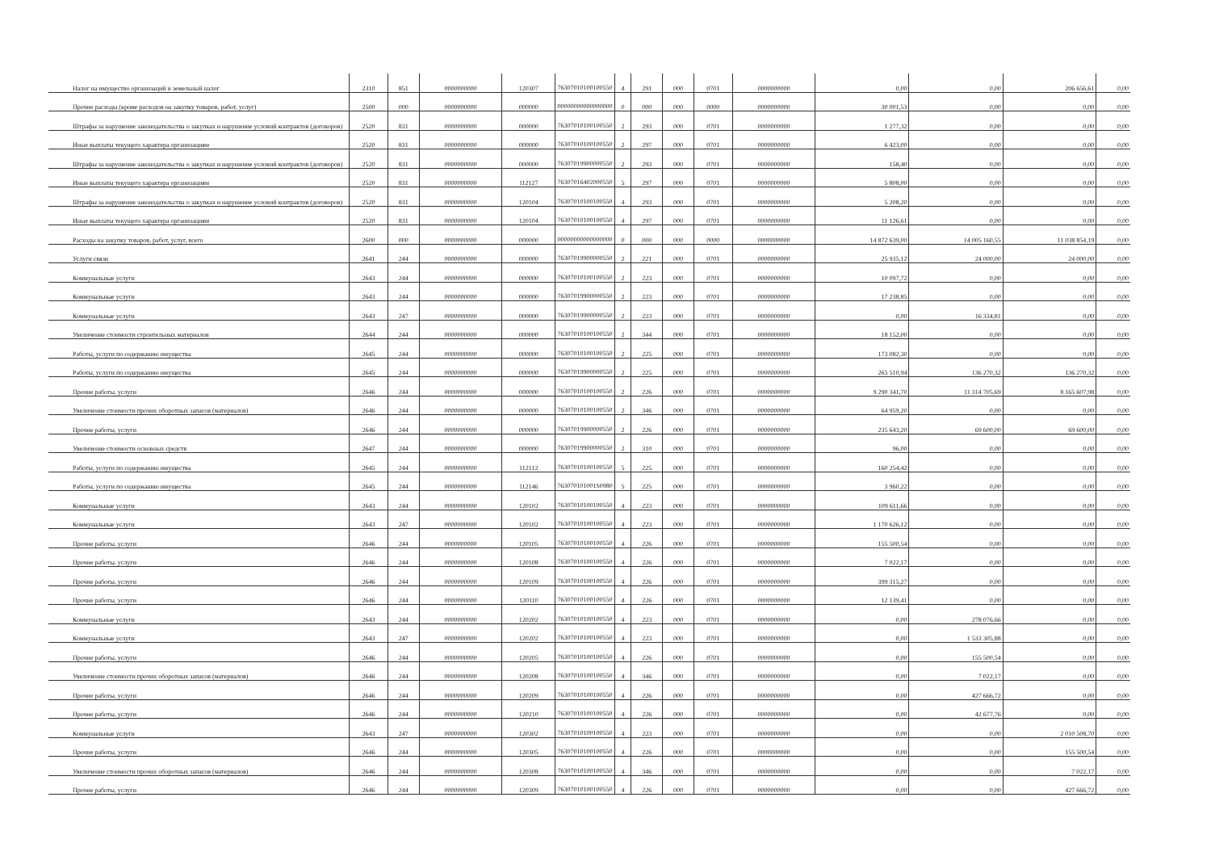| Налог на имущество организаций и земельный налог | 2310 | 851 | 0000000000 | 120307 | 76307010100100550 | 4 | 291 | 000 | 0701 | 0000000000 | 0,00 | 0,00 | 206 656,61 | 0,00 |
| Прочие расходы (кроме расходов на закупку товаров, работ, услуг) | 2500 | 000 | 0000000000 | 000000 | 00000000000000000 | 0 | 000 | 000 | 0000 | 0000000000 | 30 001,53 | 0,00 | 0,00 | 0,00 |
| Штрафы за нарушение законодательства о закупках и нарушение условий контрактов (договоров) | 2520 | 831 | 0000000000 | 000000 | 76307010100100550 | 2 | 293 | 000 | 0701 | 0000000000 | 1 277,32 | 0,00 | 0,00 | 0,00 |
| Иные выплаты текущего характера организациям | 2520 | 831 | 0000000000 | 000000 | 76307010100100550 | 2 | 297 | 000 | 0701 | 0000000000 | 6 423,00 | 0,00 | 0,00 | 0,00 |
| Штрафы за нарушение законодательства о закупках и нарушение условий контрактов (договоров) | 2520 | 831 | 0000000000 | 000000 | 76307019900000550 | 2 | 293 | 000 | 0701 | 0000000000 | 158,40 | 0,00 | 0,00 | 0,00 |
| Иные выплаты текущего характера организациям | 2520 | 831 | 0000000000 | 112127 | 76307016402000550 | 5 | 297 | 000 | 0701 | 0000000000 | 5 808,00 | 0,00 | 0,00 | 0,00 |
| Штрафы за нарушение законодательства о закупках и нарушение условий контрактов (договоров) | 2520 | 831 | 0000000000 | 120104 | 76307010100100550 | 4 | 293 | 000 | 0701 | 0000000000 | 5 208,20 | 0,00 | 0,00 | 0,00 |
| Иные выплаты текущего характера организациям | 2520 | 831 | 0000000000 | 120104 | 76307010100100550 | 4 | 297 | 000 | 0701 | 0000000000 | 11 126,61 | 0,00 | 0,00 | 0,00 |
| Расходы на закупку товаров, работ, услуг, всего | 2600 | 000 | 0000000000 | 000000 | 00000000000000000 | 0 | 000 | 000 | 0000 | 0000000000 | 14 872 639,00 | 14 005 160,55 | 11 038 854,19 | 0,00 |
| Услуги связи | 2641 | 244 | 0000000000 | 000000 | 76307019900000550 | 2 | 221 | 000 | 0701 | 0000000000 | 25 935,12 | 24 000,00 | 24 000,00 | 0,00 |
| Коммунальные услуги | 2643 | 244 | 0000000000 | 000000 | 76307010100100550 | 2 | 223 | 000 | 0701 | 0000000000 | 10 097,72 | 0,00 | 0,00 | 0,00 |
| Коммунальные услуги | 2643 | 244 | 0000000000 | 000000 | 76307019900000550 | 2 | 223 | 000 | 0701 | 0000000000 | 17 238,85 | 0,00 | 0,00 | 0,00 |
| Коммунальные услуги | 2643 | 247 | 0000000000 | 000000 | 76307019900000550 | 2 | 223 | 000 | 0701 | 0000000000 | 0,00 | 16 334,81 | 0,00 | 0,00 |
| Увеличение стоимости строительных материалов | 2644 | 244 | 0000000000 | 000000 | 76307010100100550 | 2 | 344 | 000 | 0701 | 0000000000 | 18 152,00 | 0,00 | 0,00 | 0,00 |
| Работы, услуги по содержанию имущества | 2645 | 244 | 0000000000 | 000000 | 76307010100100550 | 2 | 225 | 000 | 0701 | 0000000000 | 173 082,30 | 0,00 | 0,00 | 0,00 |
| Работы, услуги по содержанию имущества | 2645 | 244 | 0000000000 | 000000 | 76307019900000550 | 2 | 225 | 000 | 0701 | 0000000000 | 265 510,94 | 136 270,32 | 136 270,32 | 0,00 |
| Прочие работы, услуги | 2646 | 244 | 0000000000 | 000000 | 76307010100100550 | 2 | 226 | 000 | 0701 | 0000000000 | 9 290 341,70 | 11 314 705,69 | 8 165 607,98 | 0,00 |
| Увеличение стоимости прочих оборотных запасов (материалов) | 2646 | 244 | 0000000000 | 000000 | 76307010100100550 | 2 | 346 | 000 | 0701 | 0000000000 | 64 959,20 | 0,00 | 0,00 | 0,00 |
| Прочие работы, услуги | 2646 | 244 | 0000000000 | 000000 | 76307019900000550 | 2 | 226 | 000 | 0701 | 0000000000 | 235 643,20 | 69 600,00 | 69 600,00 | 0,00 |
| Увеличение стоимости основных средств | 2647 | 244 | 0000000000 | 000000 | 76307019900000550 | 2 | 310 | 000 | 0701 | 0000000000 | 96,00 | 0,00 | 0,00 | 0,00 |
| Работы, услуги по содержанию имущества | 2645 | 244 | 0000000000 | 112112 | 76307010100100550 | 5 | 225 | 000 | 0701 | 0000000000 | 160 254,42 | 0,00 | 0,00 | 0,00 |
| Работы, услуги по содержанию имущества | 2645 | 244 | 0000000000 | 112146 | 763070101001S0980 | 5 | 225 | 000 | 0701 | 0000000000 | 3 960,22 | 0,00 | 0,00 | 0,00 |
| Коммунальные услуги | 2643 | 244 | 0000000000 | 120102 | 76307010100100550 | 4 | 223 | 000 | 0701 | 0000000000 | 109 611,66 | 0,00 | 0,00 | 0,00 |
| Коммунальные услуги | 2643 | 247 | 0000000000 | 120102 | 76307010100100550 | 4 | 223 | 000 | 0701 | 0000000000 | 1 170 626,12 | 0,00 | 0,00 | 0,00 |
| Прочие работы, услуги | 2646 | 244 | 0000000000 | 120105 | 76307010100100550 | 4 | 226 | 000 | 0701 | 0000000000 | 155 500,54 | 0,00 | 0,00 | 0,00 |
| Прочие работы, услуги | 2646 | 244 | 0000000000 | 120108 | 76307010100100550 | 4 | 226 | 000 | 0701 | 0000000000 | 7 022,17 | 0,00 | 0,00 | 0,00 |
| Прочие работы, услуги | 2646 | 244 | 0000000000 | 120109 | 76307010100100550 | 4 | 226 | 000 | 0701 | 0000000000 | 399 315,27 | 0,00 | 0,00 | 0,00 |
| Прочие работы, услуги | 2646 | 244 | 0000000000 | 120110 | 76307010100100550 | 4 | 226 | 000 | 0701 | 0000000000 | 12 139,41 | 0,00 | 0,00 | 0,00 |
| Коммунальные услуги | 2643 | 244 | 0000000000 | 120202 | 76307010100100550 | 4 | 223 | 000 | 0701 | 0000000000 | 0,00 | 278 076,66 | 0,00 | 0,00 |
| Коммунальные услуги | 2643 | 247 | 0000000000 | 120202 | 76307010100100550 | 4 | 223 | 000 | 0701 | 0000000000 | 0,00 | 1 533 305,88 | 0,00 | 0,00 |
| Прочие работы, услуги | 2646 | 244 | 0000000000 | 120205 | 76307010100100550 | 4 | 226 | 000 | 0701 | 0000000000 | 0,00 | 155 500,54 | 0,00 | 0,00 |
| Увеличение стоимости прочих оборотных запасов (материалов) | 2646 | 244 | 0000000000 | 120208 | 76307010100100550 | 4 | 346 | 000 | 0701 | 0000000000 | 0,00 | 7 022,17 | 0,00 | 0,00 |
| Прочие работы, услуги | 2646 | 244 | 0000000000 | 120209 | 76307010100100550 | 4 | 226 | 000 | 0701 | 0000000000 | 0,00 | 427 666,72 | 0,00 | 0,00 |
| Прочие работы, услуги | 2646 | 244 | 0000000000 | 120210 | 76307010100100550 | 4 | 226 | 000 | 0701 | 0000000000 | 0,00 | 42 677,76 | 0,00 | 0,00 |
| Коммунальные услуги | 2643 | 247 | 0000000000 | 120302 | 76307010100100550 | 4 | 223 | 000 | 0701 | 0000000000 | 0,00 | 0,00 | 2 010 508,70 | 0,00 |
| Прочие работы, услуги | 2646 | 244 | 0000000000 | 120305 | 76307010100100550 | 4 | 226 | 000 | 0701 | 0000000000 | 0,00 | 0,00 | 155 500,54 | 0,00 |
| Увеличение стоимости прочих оборотных запасов (материалов) | 2646 | 244 | 0000000000 | 120308 | 76307010100100550 | 4 | 346 | 000 | 0701 | 0000000000 | 0,00 | 0,00 | 7 022,17 | 0,00 |
| Прочие работы, услуги | 2646 | 244 | 0000000000 | 120309 | 76307010100100550 | 4 | 226 | 000 | 0701 | 0000000000 | 0,00 | 0,00 | 427 666,72 | 0,00 |